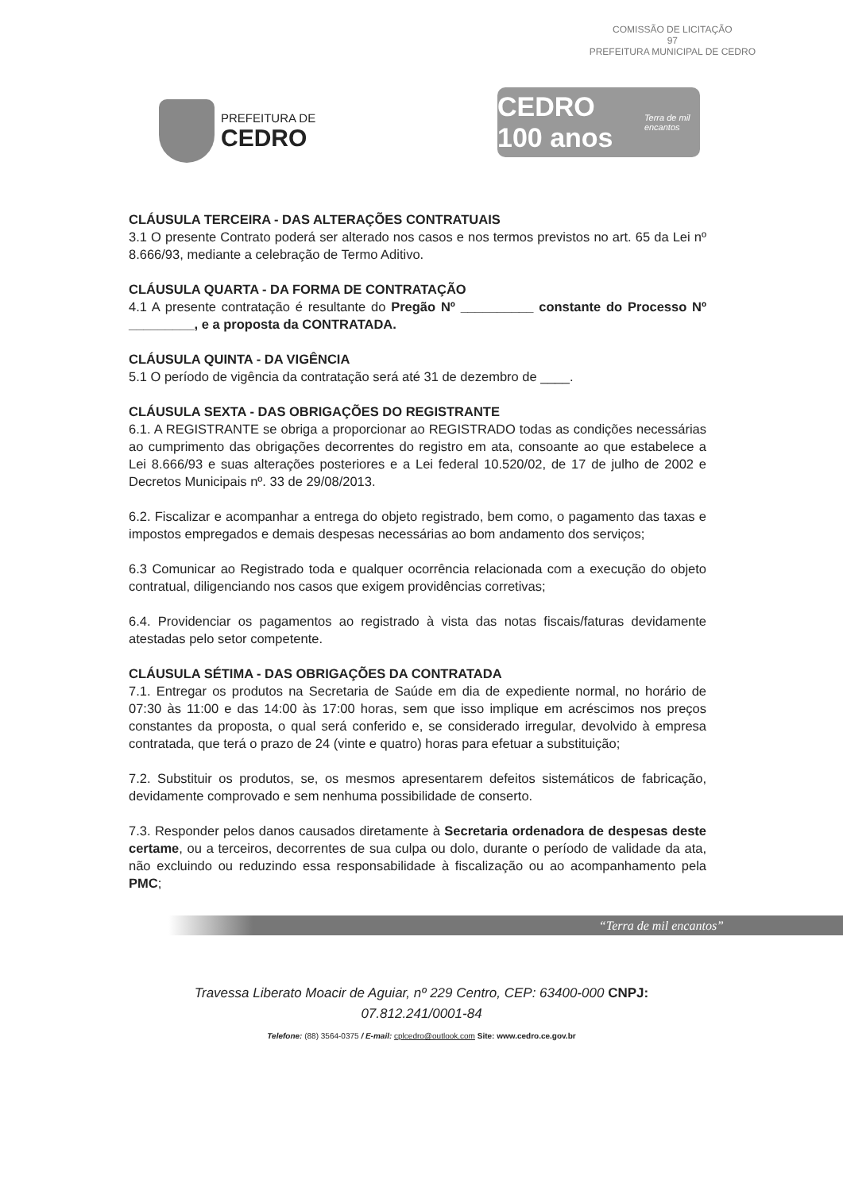COMISSÃO DE LICITAÇÃO
97
PREFEITURA MUNICIPAL DE CEDRO
PREFEITURA DE
CEDRO
CEDRO 100 anos Terra de mil encantos
CLÁUSULA TERCEIRA - DAS ALTERAÇÕES CONTRATUAIS
3.1 O presente Contrato poderá ser alterado nos casos e nos termos previstos no art. 65 da Lei nº 8.666/93, mediante a celebração de Termo Aditivo.
CLÁUSULA QUARTA - DA FORMA DE CONTRATAÇÃO
4.1 A presente contratação é resultante do Pregão Nº __________ constante do Processo Nº _________, e a proposta da CONTRATADA.
CLÁUSULA QUINTA - DA VIGÊNCIA
5.1 O período de vigência da contratação será até 31 de dezembro de ____.
CLÁUSULA SEXTA - DAS OBRIGAÇÕES DO REGISTRANTE
6.1. A REGISTRANTE se obriga a proporcionar ao REGISTRADO todas as condições necessárias ao cumprimento das obrigações decorrentes do registro em ata, consoante ao que estabelece a Lei 8.666/93 e suas alterações posteriores e a Lei federal 10.520/02, de 17 de julho de 2002 e Decretos Municipais nº. 33 de 29/08/2013.
6.2. Fiscalizar e acompanhar a entrega do objeto registrado, bem como, o pagamento das taxas e impostos empregados e demais despesas necessárias ao bom andamento dos serviços;
6.3 Comunicar ao Registrado toda e qualquer ocorrência relacionada com a execução do objeto contratual, diligenciando nos casos que exigem providências corretivas;
6.4. Providenciar os pagamentos ao registrado à vista das notas fiscais/faturas devidamente atestadas pelo setor competente.
CLÁUSULA SÉTIMA - DAS OBRIGAÇÕES DA CONTRATADA
7.1. Entregar os produtos na Secretaria de Saúde em dia de expediente normal, no horário de 07:30 às 11:00 e das 14:00 às 17:00 horas, sem que isso implique em acréscimos nos preços constantes da proposta, o qual será conferido e, se considerado irregular, devolvido à empresa contratada, que terá o prazo de 24 (vinte e quatro) horas para efetuar a substituição;
7.2. Substituir os produtos, se, os mesmos apresentarem defeitos sistemáticos de fabricação, devidamente comprovado e sem nenhuma possibilidade de conserto.
7.3. Responder pelos danos causados diretamente à Secretaria ordenadora de despesas deste certame, ou a terceiros, decorrentes de sua culpa ou dolo, durante o período de validade da ata, não excluindo ou reduzindo essa responsabilidade à fiscalização ou ao acompanhamento pela PMC;
“Terra de mil encantos”
Travessa Liberato Moacir de Aguiar, nº 229 Centro, CEP: 63400-000 CNPJ:
07.812.241/0001-84
Telefone: (88) 3564-0375 / E-mail: cplcedro@outlook.com Site: www.cedro.ce.gov.br